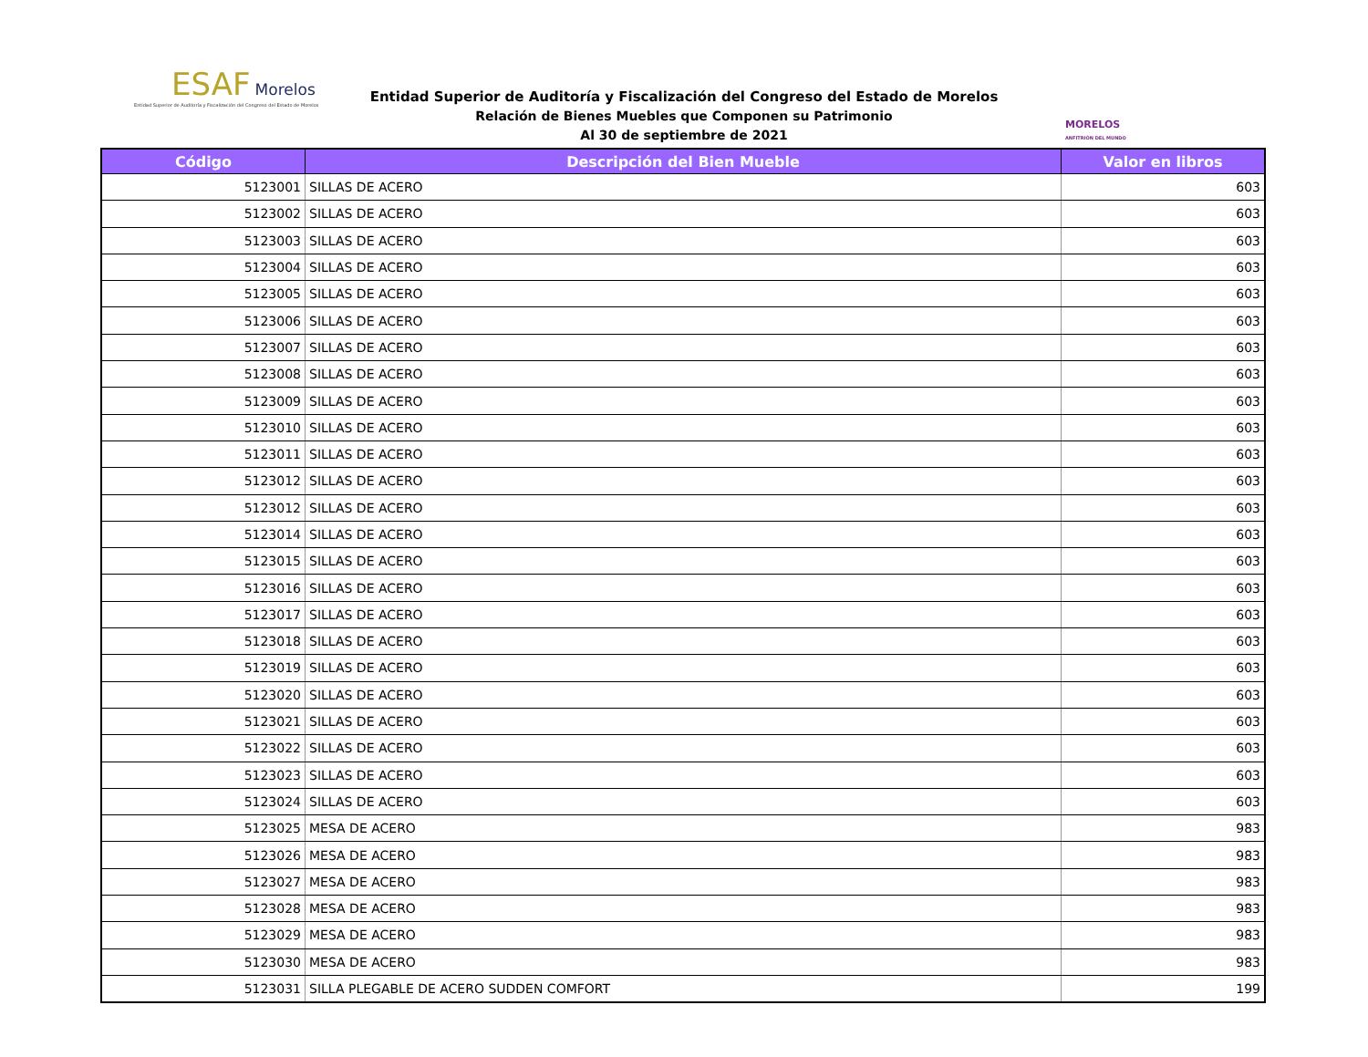ESAF Morelos
Entidad Superior de Auditoría y Fiscalización del Congreso del Estado de Morelos
Entidad Superior de Auditoría y Fiscalización del Congreso del Estado de Morelos
Relación de Bienes Muebles que Componen su Patrimonio
Al 30 de septiembre de 2021
MORELOS
ANFITRIÓN DEL MUNDO
| Código | Descripción del Bien Mueble | Valor en libros |
| --- | --- | --- |
| 5123001 | SILLAS DE ACERO | 603 |
| 5123002 | SILLAS DE ACERO | 603 |
| 5123003 | SILLAS DE ACERO | 603 |
| 5123004 | SILLAS DE ACERO | 603 |
| 5123005 | SILLAS DE ACERO | 603 |
| 5123006 | SILLAS DE ACERO | 603 |
| 5123007 | SILLAS DE ACERO | 603 |
| 5123008 | SILLAS DE ACERO | 603 |
| 5123009 | SILLAS DE ACERO | 603 |
| 5123010 | SILLAS DE ACERO | 603 |
| 5123011 | SILLAS DE ACERO | 603 |
| 5123012 | SILLAS DE ACERO | 603 |
| 5123012 | SILLAS DE ACERO | 603 |
| 5123014 | SILLAS DE ACERO | 603 |
| 5123015 | SILLAS DE ACERO | 603 |
| 5123016 | SILLAS DE ACERO | 603 |
| 5123017 | SILLAS DE ACERO | 603 |
| 5123018 | SILLAS DE ACERO | 603 |
| 5123019 | SILLAS DE ACERO | 603 |
| 5123020 | SILLAS DE ACERO | 603 |
| 5123021 | SILLAS DE ACERO | 603 |
| 5123022 | SILLAS DE ACERO | 603 |
| 5123023 | SILLAS DE ACERO | 603 |
| 5123024 | SILLAS DE ACERO | 603 |
| 5123025 | MESA DE ACERO | 983 |
| 5123026 | MESA DE ACERO | 983 |
| 5123027 | MESA DE ACERO | 983 |
| 5123028 | MESA DE ACERO | 983 |
| 5123029 | MESA DE ACERO | 983 |
| 5123030 | MESA DE ACERO | 983 |
| 5123031 | SILLA PLEGABLE DE ACERO SUDDEN COMFORT | 199 |